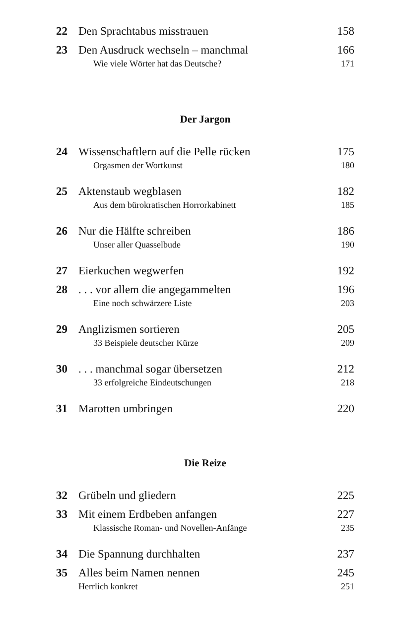22 Den Sprachtabus misstrauen 158
23 Den Ausdruck wechseln – manchmal 166
Wie viele Wörter hat das Deutsche? 171
Der Jargon
24 Wissenschaftlern auf die Pelle rücken 175
Orgasmen der Wortkunst 180
25 Aktenstaub wegblasen 182
Aus dem bürokratischen Horrorkabinett 185
26 Nur die Hälfte schreiben 186
Unser aller Quasselbude 190
27 Eierkuchen wegwerfen 192
28. . . vor allem die angegammelten 196
Eine noch schwärzere Liste 203
29 Anglizismen sortieren 205
33 Beispiele deutscher Kürze 209
30. . . manchmal sogar übersetzen 212
33 erfolgreiche Eindeutschungen 218
31 Marotten umbringen 220
Die Reize
32 Grübeln und gliedern 225
33 Mit einem Erdbeben anfangen 227
Klassische Roman- und Novellen-Anfänge 235
34 Die Spannung durchhalten 237
35 Alles beim Namen nennen 245
Herrlich konkret 251